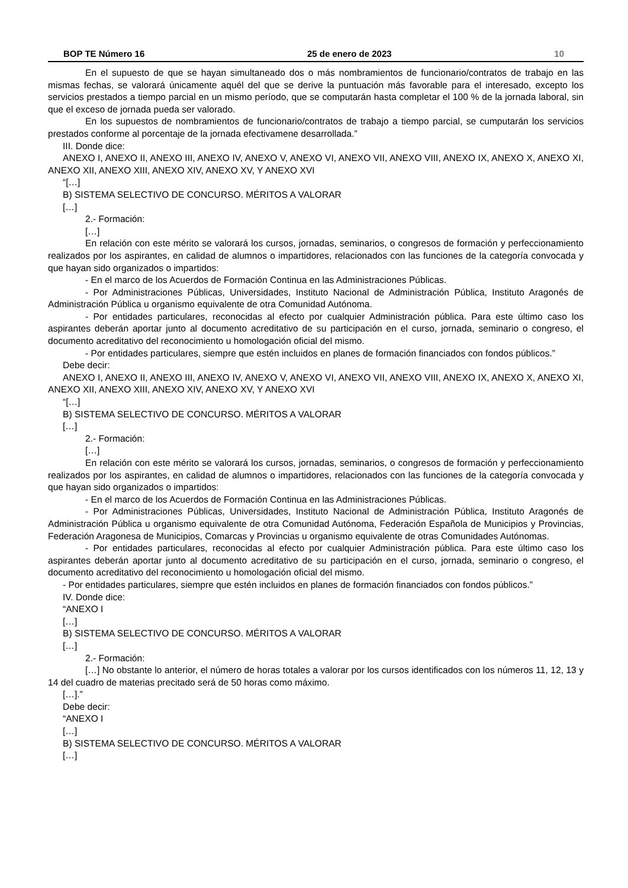BOP TE Número 16 25 de enero de 2023 10
En el supuesto de que se hayan simultaneado dos o más nombramientos de funcionario/contratos de trabajo en las mismas fechas, se valorará únicamente aquél del que se derive la puntuación más favorable para el interesado, excepto los servicios prestados a tiempo parcial en un mismo período, que se computarán hasta completar el 100 % de la jornada laboral, sin que el exceso de jornada pueda ser valorado.
En los supuestos de nombramientos de funcionario/contratos de trabajo a tiempo parcial, se cumputarán los servicios prestados conforme al porcentaje de la jornada efectivamene desarrollada.”
III. Donde dice:
ANEXO I, ANEXO II, ANEXO III, ANEXO IV, ANEXO V, ANEXO VI, ANEXO VII, ANEXO VIII, ANEXO IX, ANEXO X, ANEXO XI, ANEXO XII, ANEXO XIII, ANEXO XIV, ANEXO XV, Y ANEXO XVI
“[…]
B) SISTEMA SELECTIVO DE CONCURSO. MÉRITOS A VALORAR
[…]
2.- Formación:
[…]
En relación con este mérito se valorará los cursos, jornadas, seminarios, o congresos de formación y perfeccionamiento realizados por los aspirantes, en calidad de alumnos o impartidores, relacionados con las funciones de la categoría convocada y que hayan sido organizados o impartidos:
- En el marco de los Acuerdos de Formación Continua en las Administraciones Públicas.
- Por Administraciones Públicas, Universidades, Instituto Nacional de Administración Pública, Instituto Aragonés de Administración Pública u organismo equivalente de otra Comunidad Autónoma.
- Por entidades particulares, reconocidas al efecto por cualquier Administración pública. Para este último caso los aspirantes deberán aportar junto al documento acreditativo de su participación en el curso, jornada, seminario o congreso, el documento acreditativo del reconocimiento u homologación oficial del mismo.
- Por entidades particulares, siempre que estén incluidos en planes de formación financiados con fondos públicos.”
Debe decir:
ANEXO I, ANEXO II, ANEXO III, ANEXO IV, ANEXO V, ANEXO VI, ANEXO VII, ANEXO VIII, ANEXO IX, ANEXO X, ANEXO XI, ANEXO XII, ANEXO XIII, ANEXO XIV, ANEXO XV, Y ANEXO XVI
“[…]
B) SISTEMA SELECTIVO DE CONCURSO. MÉRITOS A VALORAR
[…]
2.- Formación:
[…]
En relación con este mérito se valorará los cursos, jornadas, seminarios, o congresos de formación y perfeccionamiento realizados por los aspirantes, en calidad de alumnos o impartidores, relacionados con las funciones de la categoría convocada y que hayan sido organizados o impartidos:
- En el marco de los Acuerdos de Formación Continua en las Administraciones Públicas.
- Por Administraciones Públicas, Universidades, Instituto Nacional de Administración Pública, Instituto Aragonés de Administración Pública u organismo equivalente de otra Comunidad Autónoma, Federación Española de Municipios y Provincias, Federación Aragonesa de Municipios, Comarcas y Provincias u organismo equivalente de otras Comunidades Autónomas.
- Por entidades particulares, reconocidas al efecto por cualquier Administración pública. Para este último caso los aspirantes deberán aportar junto al documento acreditativo de su participación en el curso, jornada, seminario o congreso, el documento acreditativo del reconocimiento u homologación oficial del mismo.
- Por entidades particulares, siempre que estén incluidos en planes de formación financiados con fondos públicos.”
IV. Donde dice:
“ANEXO I
[…]
B) SISTEMA SELECTIVO DE CONCURSO. MÉRITOS A VALORAR
[…]
2.- Formación:
[…] No obstante lo anterior, el número de horas totales a valorar por los cursos identificados con los números 11, 12, 13 y 14 del cuadro de materias precitado será de 50 horas como máximo.
[…].”
Debe decir:
“ANEXO I
[…]
B) SISTEMA SELECTIVO DE CONCURSO. MÉRITOS A VALORAR
[…]